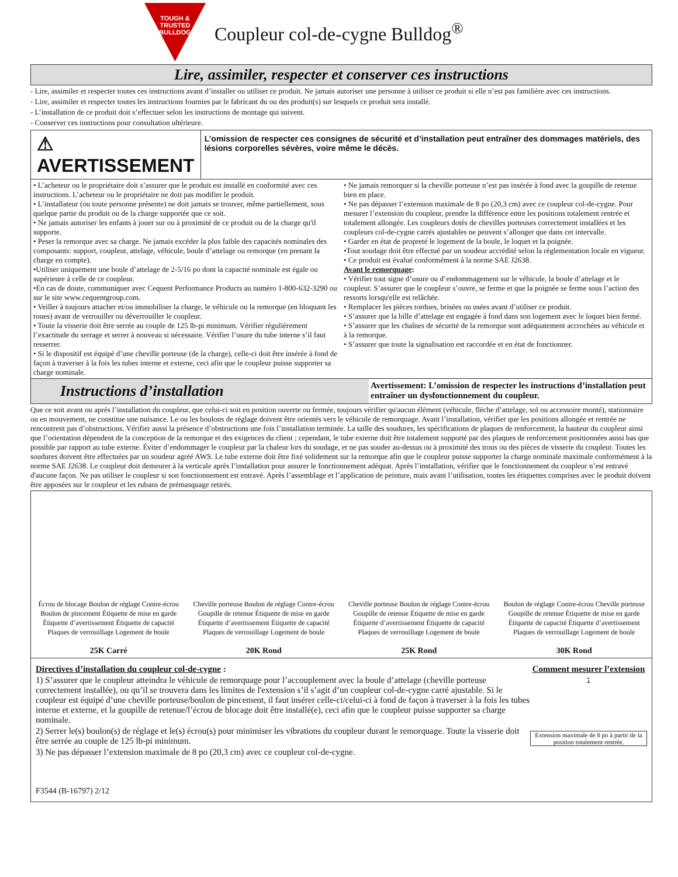TOUGH & TRUSTED
BULLDOG
Coupleur col-de-cygne Bulldog<sup>®</sup>
Lire, assimiler, respecter et conserver ces instructions
- Lire, assimiler et respecter toutes ces instructions avant d’installer ou utiliser ce produit. Ne jamais autoriser une personne à utiliser ce produit si elle n’est pas familière avec ces instructions.
- Lire, assimiler et respecter toutes les instructions fournies par le fabricant du ou des produit(s) sur lesquels ce produit sera installé.
- L’installation de ce produit doit s’effectuer selon les instructions de montage qui suivent.
- Conserver ces instructions pour consultation ultérieure.
⚠ AVERTISSEMENT
L’omission de respecter ces consignes de sécurité et d’installation peut entraîner des dommages matériels, des lésions corporelles sévères, voire même le décès.
• L’acheteur ou le propriétaire doit s’assurer que le produit est installé en conformité avec ces instructions. L’acheteur ou le propriétaire ne doit pas modifier le produit.
• L’installateur (ou toute personne présente) ne doit jamais se trouver, même partiellement, sous quelque partie du produit ou de la charge supportée que ce soit.
• Ne jamais autoriser les enfants à jouer sur ou à proximité de ce produit ou de la charge qu'il supporte.
• Peser la remorque avec sa charge. Ne jamais excéder la plus faible des capacités nominales des composants: support, coupleur, attelage, véhicule, boule d’attelage ou remorque (en prenant la charge en compte).
•Utiliser uniquement une boule d’attelage de 2-5/16 po dont la capacité nominale est égale ou supérieure à celle de ce coupleur.
•En cas de doute, communiquer avec Cequent Performance Products au numéro 1-800-632-3290 ou sur le site www.cequentgroup.com.
• Veiller à toujours attacher et/ou immobiliser la charge, le véhicule ou la remorque (en bloquant les roues) avant de verrouiller ou déverrouiller le coupleur.
• Toute la visserie doit être serrée au couple de 125 lb-pi minimum. Vérifier régulièrement l’exactitude du serrage et serrer à nouveau si nécessaire. Vérifier l’usure du tube interne s’il faut resserrer.
• Si le dispositif est équipé d’une cheville porteuse (de la charge), celle-ci doit être insérée à fond de façon à traverser à la fois les tubes interne et externe, ceci afin que le coupleur puisse supporter sa charge nominale.
• Ne jamais remorquer si la cheville porteuse n’est pas insérée à fond avec la goupille de retenue bien en place.
• Ne pas dépasser l’extension maximale de 8 po (20,3 cm) avec ce coupleur col-de-cygne. Pour mesurer l’extension du coupleur, prendre la différence entre les positions totalement rentrée et totalement allongée. Les coupleurs dotés de chevilles porteuses correctement installées et les coupleurs col-de-cygne carrés ajustables ne peuvent s’allonger que dans cet intervalle.
• Garder en état de propreté le logement de la boule, le loquet et la poignée.
•Tout soudage doit être effectué par un soudeur accrédité selon la réglementation locale en vigueur.
• Ce produit est évalué conformément à la norme SAE J2638.
Avant le remorquage:
• Vérifier tout signe d’usure ou d’endommagement sur le véhicule, la boule d’attelage et le coupleur. S’assurer que le coupleur s’ouvre, se ferme et que la poignée se ferme sous l’action des ressorts lorsqu'elle est relâchée.
• Remplacer les pièces tordues, brisées ou usées avant d’utiliser ce produit.
• S’assurer que la bille d’attelage est engagée à fond dans son logement avec le loquet bien fermé.
• S’assurer que les chaînes de sécurité de la remorque sont adéquatement accrochées au véhicule et à la remorque.
• S’assurer que toute la signalisation est raccordée et en état de fonctionner.
Instructions d’installation
Avertissement: L’omission de respecter les instructions d’installation peut entraîner un dysfonctionnement du coupleur.
Que ce soit avant ou après l’installation du coupleur, que celui-ci soit en position ouverte ou fermée, toujours vérifier qu'aucun élément (véhicule, flèche d’attelage, sol ou accessoire monté), stationnaire ou en mouvement, ne constitue une nuisance. Le ou les boulons de réglage doivent être orientés vers le véhicule de remorquage. Avant l’installation, vérifier que les positions allongée et rentrée ne rencontrent pas d’obstructions. Vérifier aussi la présence d’obstructions une fois l’installation terminée. La taille des soudures, les spécifications de plaques de renforcement, la hauteur du coupleur ainsi que l’orientation dépendent de la conception de la remorque et des exigences du client ; cependant, le tube externe doit être totalement supporté par des plaques de renforcement positionnées aussi bas que possible par rapport au tube externe. Éviter d’endommager le coupleur par la chaleur lors du soudage, et ne pas souder au-dessus ou à proximité des trous ou des pièces de visserie du coupleur. Toutes les soudures doivent être effectuées par un soudeur agréé AWS. Le tube externe doit être fixé solidement sur la remorque afin que le coupleur puisse supporter la charge nominale maximale conformément à la norme SAE J2638. Le coupleur doit demeurer à la verticale après l’installation pour assurer le fonctionnement adéquat. Après l’installation, vérifier que le fonctionnement du coupleur n’est entravé d'aucune façon. Ne pas utiliser le coupleur si son fonctionnement est entravé. Après l’assemblage et l’application de peinture, mais avant l’utilisation, toutes les étiquettes comprises avec le produit doivent être apposées sur le coupleur et les rubans de prémasquage retirés.
Écrou de blocage Boulon de réglage Contre-écrou Boulon de pincement Étiquette de mise en garde Étiquette d’avertissement Étiquette de capacité Plaques de verrouillage Logement de boule
25K Carré
Cheville porteuse Boulon de réglage Contre-écrou Goupille de retenue Étiquette de mise en garde Étiquette d’avertissement Étiquette de capacité Plaques de verrouillage Logement de boule
20K Rond
Cheville porteuse Boulon de réglage Contre-écrou Goupille de retenue Étiquette de mise en garde Étiquette d’avertissement Étiquette de capacité Plaques de verrouillage Logement de boule
25K Rond
Boulon de réglage Contre-écrou Cheville porteuse Goupille de retenue Étiquette de mise en garde Étiquette de capacité Étiquette d’avertissement Plaques de verrouillage Logement de boule
30K Rond
Directives d’installation du coupleur col-de-cygne :
1) S’assurer que le coupleur atteindra le véhicule de remorquage pour l’accouplement avec la boule d’attelage (cheville porteuse correctement installée), ou qu’il se trouvera dans les limites de l'extension s’il s’agit d’un coupleur col-de-cygne carré ajustable. Si le coupleur est équipé d’une cheville porteuse/boulon de pincement, il faut insérer celle-ci/celui-ci à fond de façon à traverser à la fois les tubes interne et externe, et la goupille de retenue/l’écrou de blocage doit être installé(e), ceci afin que le coupleur puisse supporter sa charge nominale.
2) Serrer le(s) boulon(s) de réglage et le(s) écrou(s) pour minimiser les vibrations du coupleur durant le remorquage. Toute la visserie doit être serrée au couple de 125 lb-pi minimum.
3) Ne pas dépasser l’extension maximale de 8 po (20,3 cm) avec ce coupleur col-de-cygne.
F3544 (B-16797) 2/12
Comment mesurer l’extension :
Extension maximale de 8 po à partir de la position totalement rentrée.